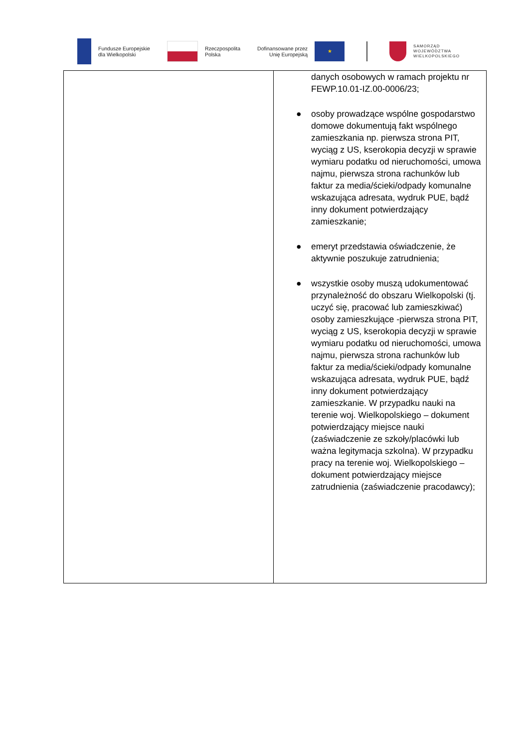Fundusze Europejskie
dla Wielkopolski
Rzeczpospolita
Polska
Dofinansowane przez
Unię Europejską
★
SAMORZĄD
WOJEWÓDZTWA
WIELKOPOLSKIEGO
| | danych osobowych w ramach projektu nr FEWP.10.01-IZ.00-0006/23; ● osoby prowadzące wspólne gospodarstwo domowe dokumentują fakt wspólnego zamieszkania np. pierwsza strona PIT, wyciąg z US, kserokopia decyzji w sprawie wymiaru podatku od nieruchomości, umowa najmu, pierwsza strona rachunków lub faktur za media/ścieki/odpady komunalne wskazująca adresata, wydruk PUE, bądź inny dokument potwierdzający zamieszkanie; ● emeryt przedstawia oświadczenie, że aktywnie poszukuje zatrudnienia; ● wszystkie osoby muszą udokumentować przynależność do obszaru Wielkopolski (tj. uczyć się, pracować lub zamieszkiwać) osoby zamieszkujące -pierwsza strona PIT, wyciąg z US, kserokopia decyzji w sprawie wymiaru podatku od nieruchomości, umowa najmu, pierwsza strona rachunków lub faktur za media/ścieki/odpady komunalne wskazująca adresata, wydruk PUE, bądź inny dokument potwierdzający zamieszkanie. W przypadku nauki na terenie woj. Wielkopolskiego – dokument potwierdzający miejsce nauki (zaświadczenie ze szkoły/placówki lub ważna legitymacja szkolna). W przypadku pracy na terenie woj. Wielkopolskiego – dokument potwierdzający miejsce zatrudnienia (zaświadczenie pracodawcy); |